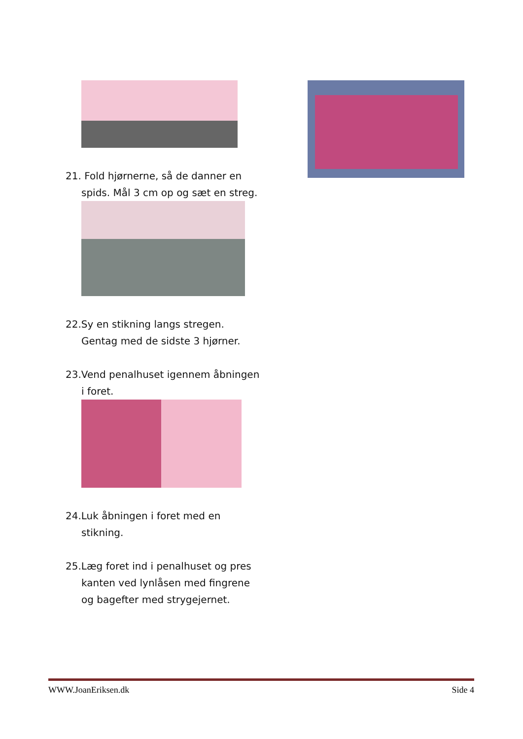21. Fold hjørnerne, så de danner en spids. Mål 3 cm op og sæt en streg.
22.Sy en stikning langs stregen. Gentag med de sidste 3 hjørner.
23.Vend penalhuset igennem åbningen i foret.
24.Luk åbningen i foret med en stikning.
25.Læg foret ind i penalhuset og pres kanten ved lynlåsen med fingrene og bagefter med strygejernet.
WWW.JoanEriksen.dk Side 4